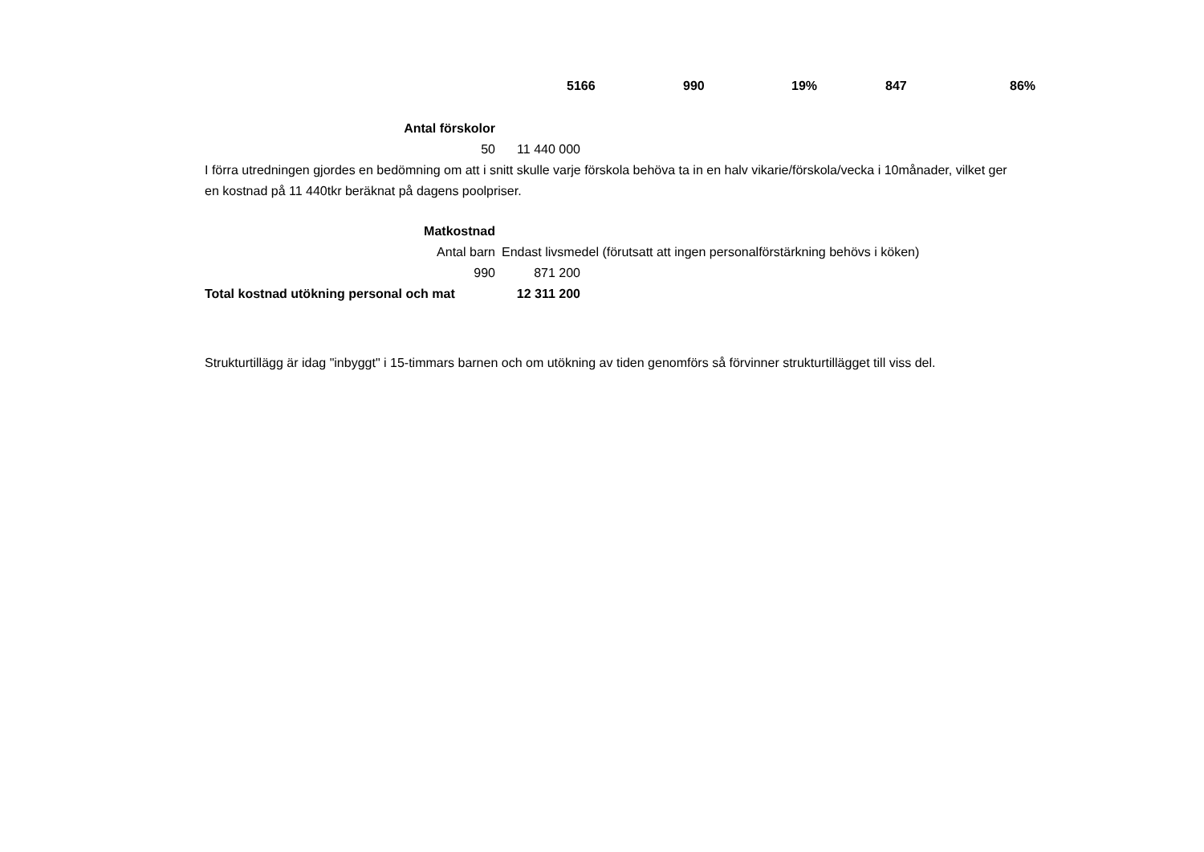5166 990 19% 847 86%
Antal förskolor
50 11 440 000
I förra utredningen gjordes en bedömning om att i snitt skulle varje förskola behöva ta in en halv vikarie/förskola/vecka i 10månader, vilket ger en kostnad på 11 440tkr beräknat på dagens poolpriser.
Matkostnad
Antal barn
Endast livsmedel (förutsatt att ingen personalförstärkning behövs i köken)
990 871 200
Total kostnad utökning personal och mat
12 311 200
Strukturtillägg är idag "inbyggt" i 15-timmars barnen och om utökning av tiden genomförs så förvinner strukturtillägget till viss del.